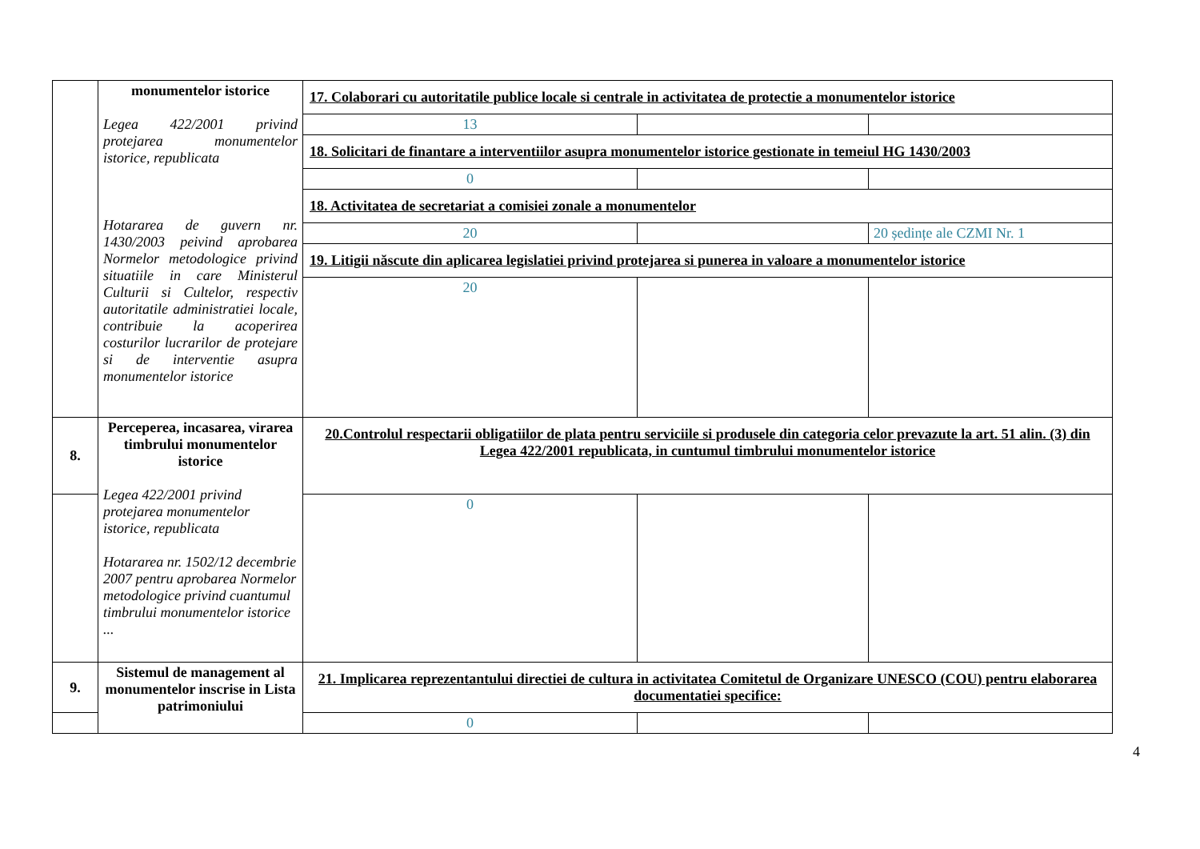| | monumentelor istorice Legea 422/2001 privind protejarea monumentelor istorice, republicata Hotararea de guvern nr. 1430/2003 peivind aprobarea Normelor metodologice privind situatiile in care Ministerul Culturii si Cultelor, respectiv autoritatile administratiei locale, contribuie la acoperirea costurilor lucrarilor de protejare si de interventie asupra monumentelor istorice | 17. Colaborari cu autoritatile publice locale si centrale in activitatea de protectie a monumentelor istorice | | |
| | | 13 | | |
| | | 18. Solicitari de finantare a interventiilor asupra monumentelor istorice gestionate in temeiul HG 1430/2003 | | |
| | | 0 | | |
| | | 18. Activitatea de secretariat a comisiei zonale a monumentelor | | |
| | | 20 | | 20 ședințe ale CZMI Nr. 1 |
| | | 19. Litigii născute din aplicarea legislatiei privind protejarea si punerea in valoare a monumentelor istorice | | |
| | | 20 | | |
| 8. | Perceperea, incasarea, virarea timbrului monumentelor istorice Legea 422/2001 privind protejarea monumentelor istorice, republicata Hotararea nr. 1502/12 decembrie 2007 pentru aprobarea Normelor metodologice privind cuantumul timbrului monumentelor istorice ... | 20.Controlul respectarii obligatiilor de plata pentru serviciile si produsele din categoria celor prevazute la art. 51 alin. (3) din Legea 422/2001 republicata, in cuntumul timbrului monumentelor istorice | | |
| | | 0 | | |
| 9. | Sistemul de management al monumentelor inscrise in Lista patrimoniului | 21. Implicarea reprezentantului directiei de cultura in activitatea Comitetul de Organizare UNESCO (COU) pentru elaborarea documentatiei specifice: | | |
| | | 0 | | |
4